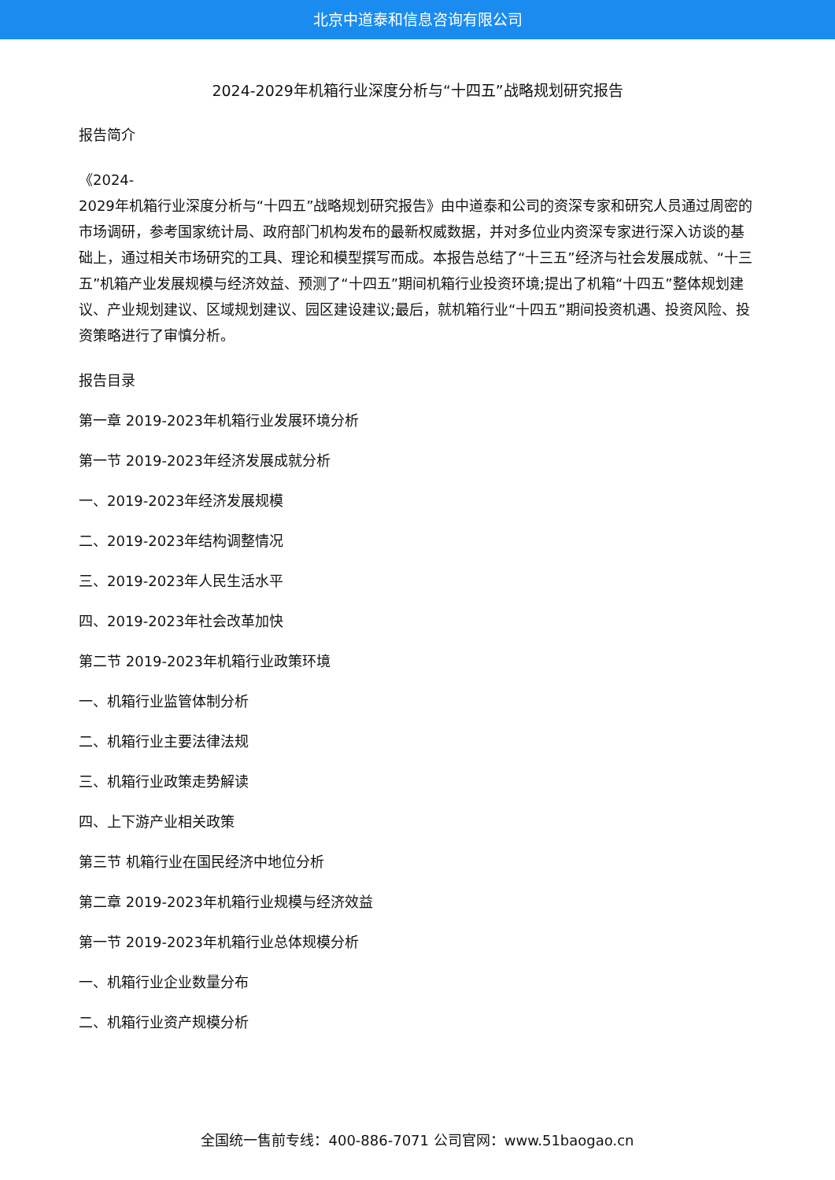北京中道泰和信息咨询有限公司
2024-2029年机箱行业深度分析与“十四五”战略规划研究报告
报告简介
《2024-
2029年机箱行业深度分析与“十四五”战略规划研究报告》由中道泰和公司的资深专家和研究人员通过周密的市场调研，参考国家统计局、政府部门机构发布的最新权威数据，并对多位业内资深专家进行深入访谈的基础上，通过相关市场研究的工具、理论和模型撰写而成。本报告总结了“十三五”经济与社会发展成就、“十三五”机箱产业发展规模与经济效益、预测了“十四五”期间机箱行业投资环境;提出了机箱“十四五”整体规划建议、产业规划建议、区域规划建议、园区建设建议;最后，就机箱行业“十四五”期间投资机遇、投资风险、投资策略进行了审慎分析。
报告目录
第一章 2019-2023年机箱行业发展环境分析
第一节 2019-2023年经济发展成就分析
一、2019-2023年经济发展规模
二、2019-2023年结构调整情况
三、2019-2023年人民生活水平
四、2019-2023年社会改革加快
第二节 2019-2023年机箱行业政策环境
一、机箱行业监管体制分析
二、机箱行业主要法律法规
三、机箱行业政策走势解读
四、上下游产业相关政策
第三节 机箱行业在国民经济中地位分析
第二章 2019-2023年机箱行业规模与经济效益
第一节 2019-2023年机箱行业总体规模分析
一、机箱行业企业数量分布
二、机箱行业资产规模分析
全国统一售前专线：400-886-7071 公司官网：www.51baogao.cn